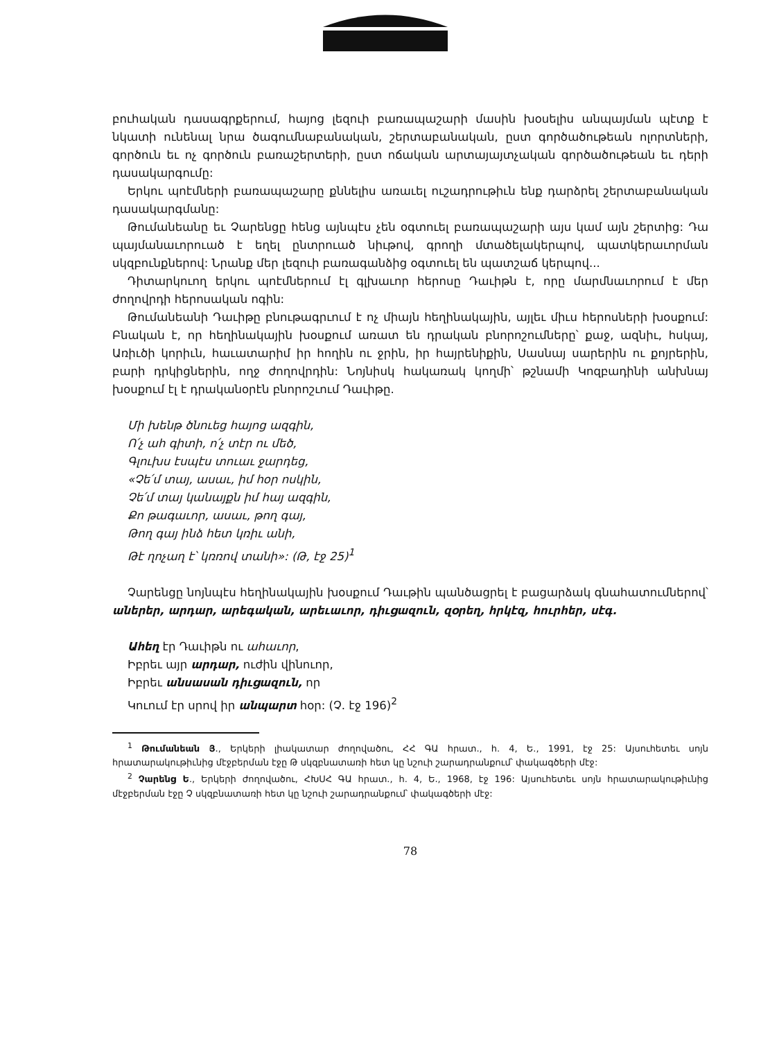բուհական դասագրքերում, հայոց լեզուի բառապաշարի մասին խօսելիս անպայման պէտք է նկատի ունենալ նրա ծագումնաբանական, շերտաբանական, ըստ գործածութեան ոլորտների, գործուն եւ ոչ գործուն բառաշերտերի, ըստ ոճական արտայայտչական գործածութեան եւ դերի դասակարգումը:
Երկու պոէմների բառապաշարը քննելիս առաւել ուշադրութիւն ենք դարձրել շերտաբանական դասակարգմանը:
Թումանեանը եւ Չարենցը հենց այնպէս չեն օգտուել բառապաշարի այս կամ այն շերտից: Դա պայմանաւորուած է եղել ընտրուած նիւթով, գրողի մտածելակերպով, պատկերաւորման սկզբունքներով: Նրանք մեր լեզուի բառագանձից օգտուել են պատշաճ կերպով...
Դիտարկուող երկու պոէմներում էլ գլխաւոր հերոսը Դաւիթն է, որը մարմնաւորում է մեր ժողովրդի հերոսական ոգին:
Թումանեանի Դաւիթը բնութագրւում է ոչ միայն հեղինակային, այլեւ միւս հերոսների խօսքում: Բնական է, որ հեղինակային խօսքում առատ են դրական բնորոշումները՝ քաջ, ազնիւ, հսկայ, Առիւծի կորիւն, հաւատարիմ իր հողին ու ջրին, իր հայրենիքին, Սասնայ սարերին ու քոյրերին, բարի դրկիցներին, ողջ ժողովրդին: Նոյնիսկ հակառակ կողմի՝ թշնամի Կոզբադինի անխնայ խօսքում էլ է դրականօրէն բնորոշւում Դաւիթը.
Մի խենթ ծնուեց հայոց ազգին,
Ո՛չ ահ գիտի, ո՛չ տէր ու մեծ,
Գլուխս էսպէս տուաւ ջարդեց,
«Չե՛մ տայ, ասաւ, իմ հօր ոսկին,
Չե՛մ տայ կանայքն իմ հայ ազգին,
Քո թագաւոր, ասաւ, թող գայ,
Թող գայ ինձ հետ կռիւ անի,
Թէ ղոչաղ է՝ կռռով տանի»: (Թ, էջ 25)<sup>1</sup>
Չարենցը նոյնպէս հեղինակային խօսքում Դաւթին պանծացրել է բացարձակ գնահատումներով՝ աներեր, արդար, արեգական, արեւաւոր, դիւցազուն, զօրեղ, հրկէզ, հուրհեր, սէգ.
Ահեղ էր Դաւիթն ու ահաւոր,
Իբրեւ այր արդար, ուժին վինուոր,
Իբրեւ անսասան դիւցազուն, որ
Կուում էր սրով իր անպարտ հօր: (Չ. էջ 196)<sup>2</sup>
<sup>1</sup> Թումանեան Յ., Երկերի լիակատար ժողովածու, ՀՀ ԳԱ հրատ., հ. 4, Ե., 1991, էջ 25: Այսուհետեւ սոյն հրատարակութիւնից մէջբերման էջը Թ սկզբնատառի հետ կը նշուի շարադրանքում՝ փակագծերի մէջ:
<sup>2</sup> Չարենց Ե., Երկերի ժողովածու, ՀԽՍՀ ԳԱ հրատ., հ. 4, Ե., 1968, էջ 196: Այսուհետեւ սոյն հրատարակութիւնից մէջբերման էջը Չ սկզբնատառի հետ կը նշուի շարադրանքում՝ փակագծերի մէջ:
78